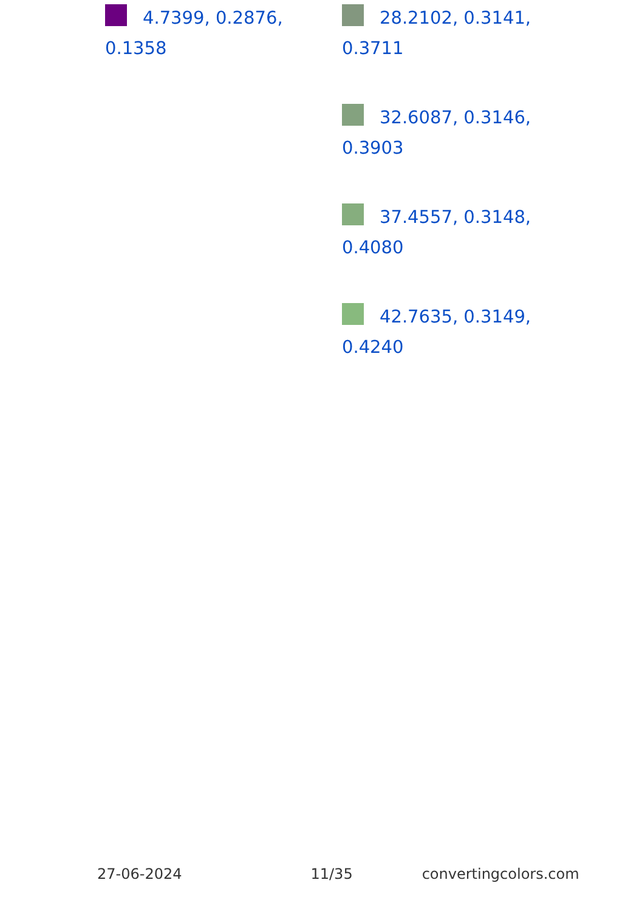4.7399, 0.2876, 0.1358 28.2102, 0.3141, 0.3711
32.6087, 0.3146, 0.3903
37.4557, 0.3148, 0.4080
42.7635, 0.3149, 0.4240
27-06-2024 11/35 convertingcolors.com